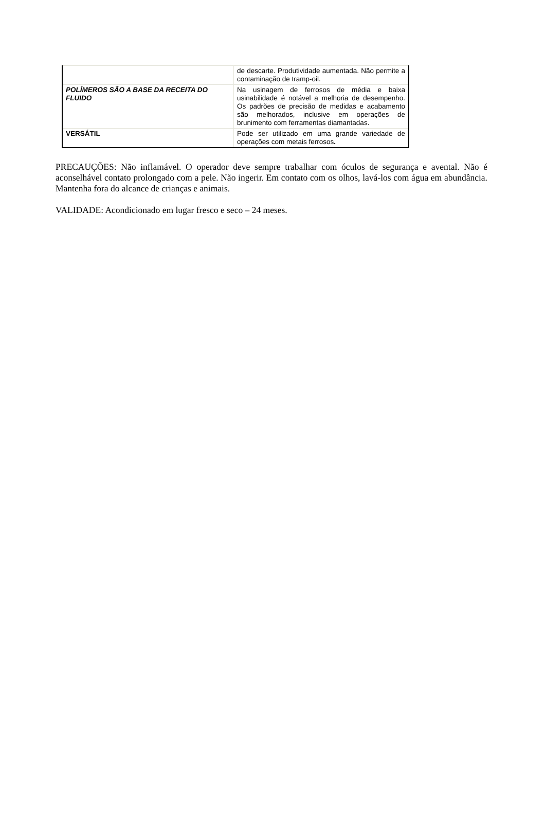| | de descarte. Produtividade aumentada. Não permite a contaminação de tramp-oil. |
| POLÍMEROS SÃO A BASE DA RECEITA DO FLUIDO | Na usinagem de ferrosos de média e baixa usinabilidade é notável a melhoria de desempenho. Os padrões de precisão de medidas e acabamento são melhorados, inclusive em operações de brunimento com ferramentas diamantadas. |
| VERSÁTIL | Pode ser utilizado em uma grande variedade de operações com metais ferrosos . |
PRECAUÇÕES: Não inflamável. O operador deve sempre trabalhar com óculos de segurança e avental. Não é aconselhável contato prolongado com a pele. Não ingerir. Em contato com os olhos, lavá-los com água em abundância. Mantenha fora do alcance de crianças e animais.
VALIDADE: Acondicionado em lugar fresco e seco – 24 meses.